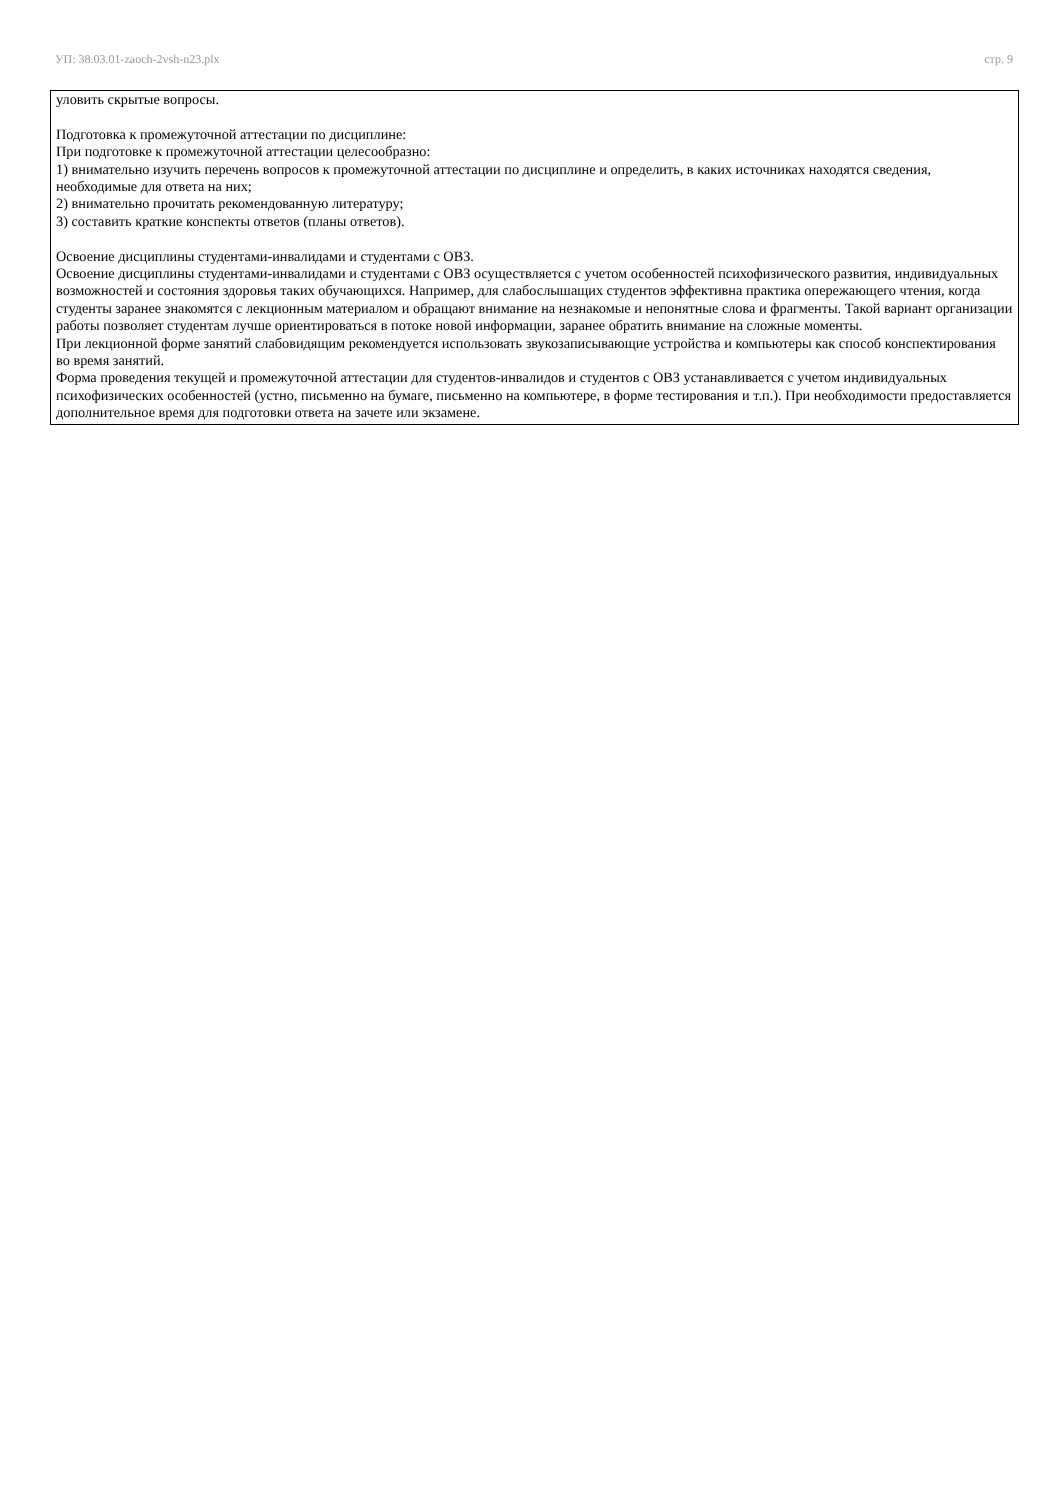УП: 38.03.01-zaoch-2vsh-n23.plx стр. 9
уловить скрытые вопросы.
Подготовка к промежуточной аттестации по дисциплине:
При подготовке к промежуточной аттестации целесообразно:
1) внимательно изучить перечень вопросов к промежуточной аттестации по дисциплине и определить, в каких источниках находятся сведения, необходимые для ответа на них;
2) внимательно прочитать рекомендованную литературу;
3) составить краткие конспекты ответов (планы ответов).
Освоение дисциплины студентами-инвалидами и студентами с ОВЗ.
Освоение дисциплины студентами-инвалидами и студентами с ОВЗ осуществляется с учетом особенностей психофизического развития, индивидуальных возможностей и состояния здоровья таких обучающихся. Например, для слабослышащих студентов эффективна практика опережающего чтения, когда студенты заранее знакомятся с лекционным материалом и обращают внимание на незнакомые и непонятные слова и фрагменты. Такой вариант организации работы позволяет студентам лучше ориентироваться в потоке новой информации, заранее обратить внимание на сложные моменты.
При лекционной форме занятий слабовидящим рекомендуется использовать звукозаписывающие устройства и компьютеры как способ конспектирования во время занятий.
Форма проведения текущей и промежуточной аттестации для студентов-инвалидов и студентов с ОВЗ устанавливается с учетом индивидуальных психофизических особенностей (устно, письменно на бумаге, письменно на компьютере, в форме тестирования и т.п.). При необходимости предоставляется дополнительное время для подготовки ответа на зачете или экзамене.